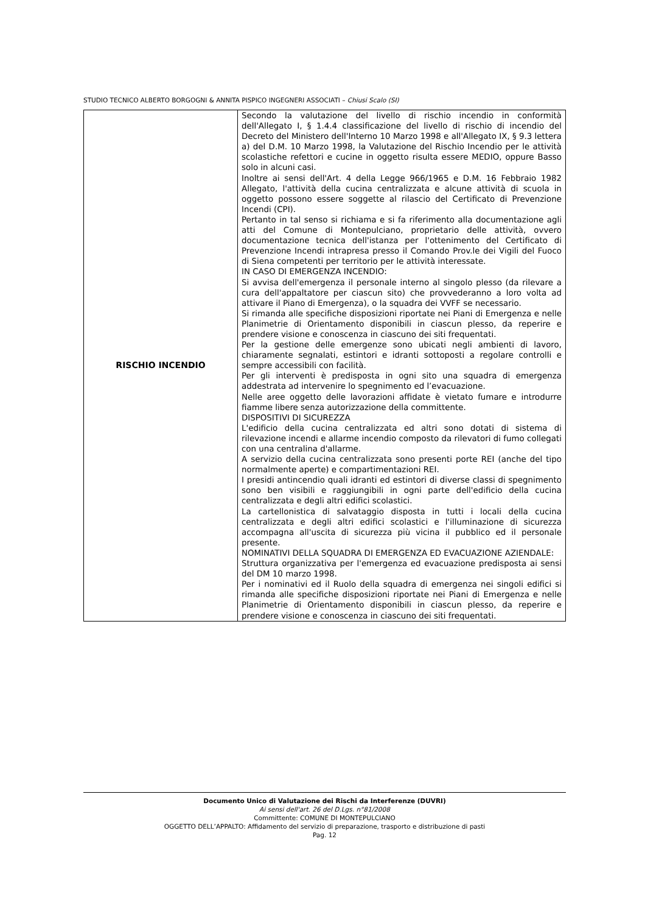STUDIO TECNICO ALBERTO BORGOGNI & ANNITA PISPICO INGEGNERI ASSOCIATI – Chiusi Scalo (SI)
| RISCHIO INCENDIO | Secondo la valutazione del livello di rischio incendio in conformità dell'Allegato I, § 1.4.4 classificazione del livello di rischio di incendio del Decreto del Ministero dell'Interno 10 Marzo 1998 e all'Allegato IX, § 9.3 lettera a) del D.M. 10 Marzo 1998, la Valutazione del Rischio Incendio per le attività scolastiche refettori e cucine in oggetto risulta essere MEDIO, oppure Basso solo in alcuni casi. Inoltre ai sensi dell'Art. 4 della Legge 966/1965 e D.M. 16 Febbraio 1982 Allegato, l'attività della cucina centralizzata e alcune attività di scuola in oggetto possono essere soggette al rilascio del Certificato di Prevenzione Incendi (CPI). Pertanto in tal senso si richiama e si fa riferimento alla documentazione agli atti del Comune di Montepulciano, proprietario delle attività, ovvero documentazione tecnica dell'istanza per l'ottenimento del Certificato di Prevenzione Incendi intrapresa presso il Comando Prov.le dei Vigili del Fuoco di Siena competenti per territorio per le attività interessate. IN CASO DI EMERGENZA INCENDIO: Si avvisa dell'emergenza il personale interno al singolo plesso (da rilevare a cura dell'appaltatore per ciascun sito) che provvederanno a loro volta ad attivare il Piano di Emergenza), o la squadra dei VVFF se necessario. Si rimanda alle specifiche disposizioni riportate nei Piani di Emergenza e nelle Planimetrie di Orientamento disponibili in ciascun plesso, da reperire e prendere visione e conoscenza in ciascuno dei siti frequentati. Per la gestione delle emergenze sono ubicati negli ambienti di lavoro, chiaramente segnalati, estintori e idranti sottoposti a regolare controlli e sempre accessibili con facilità. Per gli interventi è predisposta in ogni sito una squadra di emergenza addestrata ad intervenire lo spegnimento ed l’evacuazione. Nelle aree oggetto delle lavorazioni affidate è vietato fumare e introdurre fiamme libere senza autorizzazione della committente. DISPOSITIVI DI SICUREZZA L'edificio della cucina centralizzata ed altri sono dotati di sistema di rilevazione incendi e allarme incendio composto da rilevatori di fumo collegati con una centralina d'allarme. A servizio della cucina centralizzata sono presenti porte REI (anche del tipo normalmente aperte) e compartimentazioni REI. I presidi antincendio quali idranti ed estintori di diverse classi di spegnimento sono ben visibili e raggiungibili in ogni parte dell'edificio della cucina centralizzata e degli altri edifici scolastici. La cartellonistica di salvataggio disposta in tutti i locali della cucina centralizzata e degli altri edifici scolastici e l'illuminazione di sicurezza accompagna all'uscita di sicurezza più vicina il pubblico ed il personale presente. NOMINATIVI DELLA SQUADRA DI EMERGENZA ED EVACUAZIONE AZIENDALE: Struttura organizzativa per l'emergenza ed evacuazione predisposta ai sensi del DM 10 marzo 1998. Per i nominativi ed il Ruolo della squadra di emergenza nei singoli edifici si rimanda alle specifiche disposizioni riportate nei Piani di Emergenza e nelle Planimetrie di Orientamento disponibili in ciascun plesso, da reperire e prendere visione e conoscenza in ciascuno dei siti frequentati. |
Documento Unico di Valutazione dei Rischi da Interferenze (DUVRI)
Ai sensi dell'art. 26 del D.Lgs. n°81/2008
Committente: COMUNE DI MONTEPULCIANO
OGGETTO DELL’APPALTO: Affidamento del servizio di preparazione, trasporto e distribuzione di pasti
Pag. 12